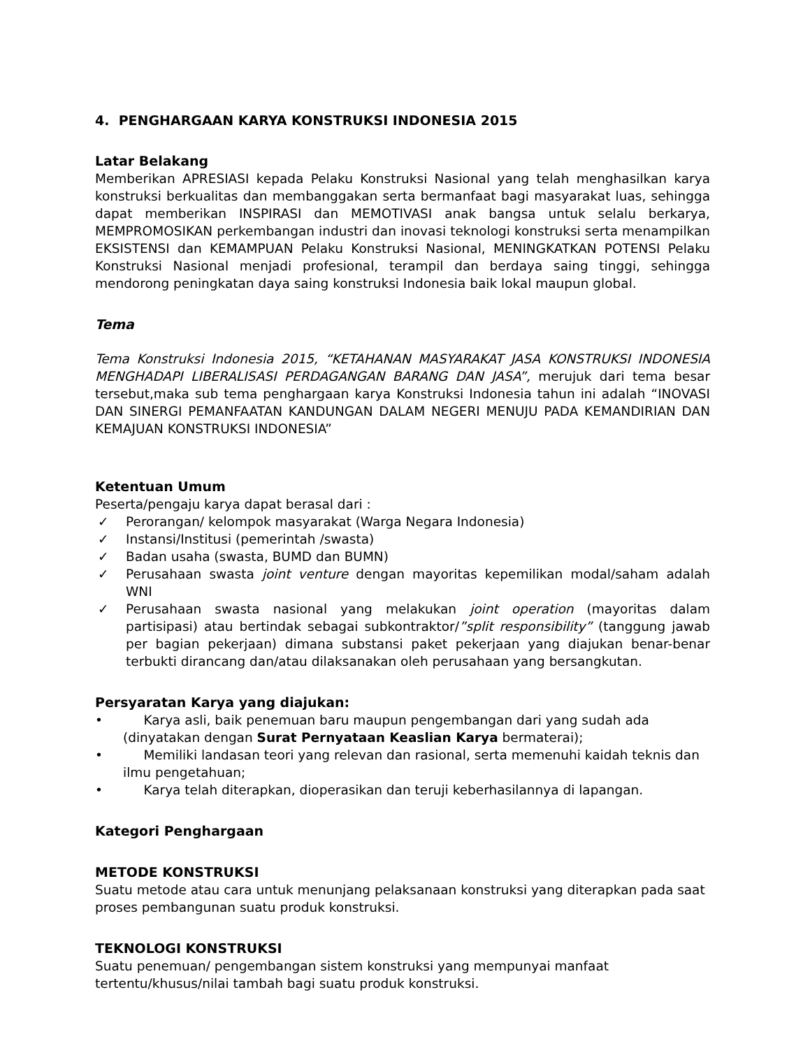4. PENGHARGAAN KARYA KONSTRUKSI INDONESIA 2015
Latar Belakang
Memberikan APRESIASI kepada Pelaku Konstruksi Nasional yang telah menghasilkan karya konstruksi berkualitas dan membanggakan serta bermanfaat bagi masyarakat luas, sehingga dapat memberikan INSPIRASI dan MEMOTIVASI anak bangsa untuk selalu berkarya, MEMPROMOSIKAN perkembangan industri dan inovasi teknologi konstruksi serta menampilkan EKSISTENSI dan KEMAMPUAN Pelaku Konstruksi Nasional, MENINGKATKAN POTENSI Pelaku Konstruksi Nasional menjadi profesional, terampil dan berdaya saing tinggi, sehingga mendorong peningkatan daya saing konstruksi Indonesia baik lokal maupun global.
Tema
Tema Konstruksi Indonesia 2015, “KETAHANAN MASYARAKAT JASA KONSTRUKSI INDONESIA MENGHADAPI LIBERALISASI PERDAGANGAN BARANG DAN JASA”, merujuk dari tema besar tersebut,maka sub tema penghargaan karya Konstruksi Indonesia tahun ini adalah “INOVASI DAN SINERGI PEMANFAATAN KANDUNGAN DALAM NEGERI MENUJU PADA KEMANDIRIAN DAN KEMAJUAN KONSTRUKSI INDONESIA”
Ketentuan Umum
Peserta/pengaju karya dapat berasal dari :
✓ Perorangan/ kelompok masyarakat (Warga Negara Indonesia)
✓ Instansi/Institusi (pemerintah /swasta)
✓ Badan usaha (swasta, BUMD dan BUMN)
✓ Perusahaan swasta joint venture dengan mayoritas kepemilikan modal/saham adalah WNI
✓ Perusahaan swasta nasional yang melakukan joint operation (mayoritas dalam partisipasi) atau bertindak sebagai subkontraktor/”split responsibility” (tanggung jawab per bagian pekerjaan) dimana substansi paket pekerjaan yang diajukan benar-benar terbukti dirancang dan/atau dilaksanakan oleh perusahaan yang bersangkutan.
Persyaratan Karya yang diajukan:
• Karya asli, baik penemuan baru maupun pengembangan dari yang sudah ada (dinyatakan dengan Surat Pernyataan Keaslian Karya bermaterai);
• Memiliki landasan teori yang relevan dan rasional, serta memenuhi kaidah teknis dan ilmu pengetahuan;
• Karya telah diterapkan, dioperasikan dan teruji keberhasilannya di lapangan.
Kategori Penghargaan
METODE KONSTRUKSI
Suatu metode atau cara untuk menunjang pelaksanaan konstruksi yang diterapkan pada saat proses pembangunan suatu produk konstruksi.
TEKNOLOGI KONSTRUKSI
Suatu penemuan/ pengembangan sistem konstruksi yang mempunyai manfaat
tertentu/khusus/nilai tambah bagi suatu produk konstruksi.